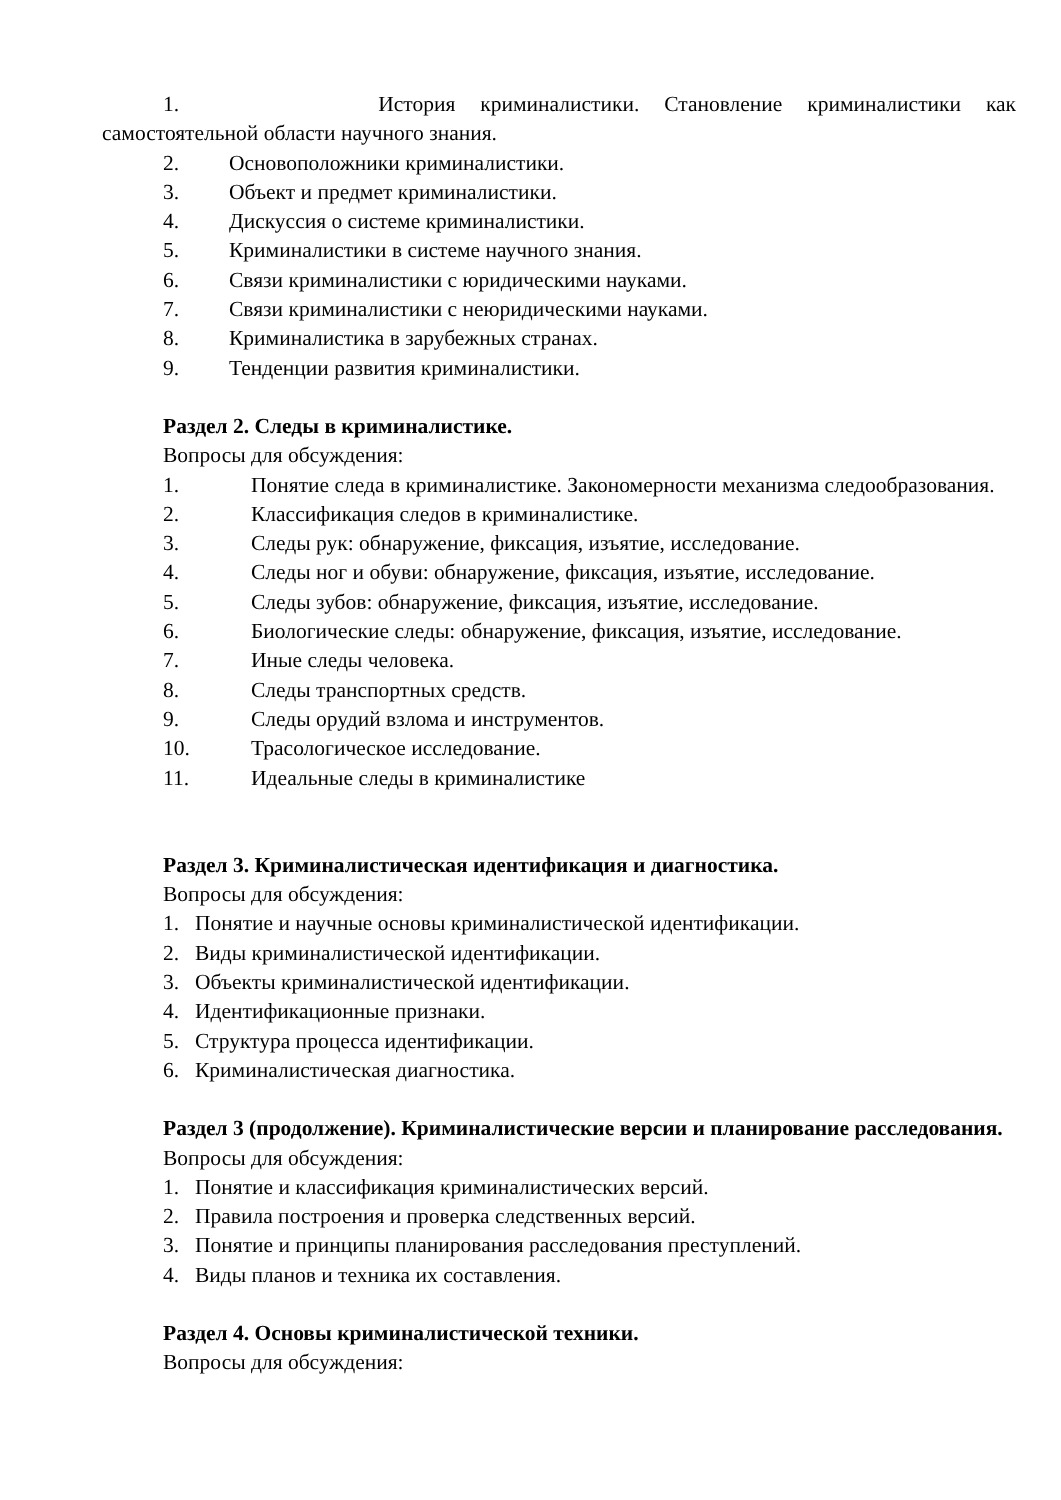1. История криминалистики. Становление криминалистики как
самостоятельной области научного знания.
2. Основоположники криминалистики.
3. Объект и предмет криминалистики.
4. Дискуссия о системе криминалистики.
5. Криминалистики в системе научного знания.
6. Связи криминалистики с юридическими науками.
7. Связи криминалистики с неюридическими науками.
8. Криминалистика в зарубежных странах.
9. Тенденции развития криминалистики.
Раздел 2. Следы в криминалистике.
Вопросы для обсуждения:
1. Понятие следа в криминалистике. Закономерности механизма следообразования.
2. Классификация следов в криминалистике.
3. Следы рук: обнаружение, фиксация, изъятие, исследование.
4. Следы ног и обуви: обнаружение, фиксация, изъятие, исследование.
5. Следы зубов: обнаружение, фиксация, изъятие, исследование.
6. Биологические следы: обнаружение, фиксация, изъятие, исследование.
7. Иные следы человека.
8. Следы транспортных средств.
9. Следы орудий взлома и инструментов.
10. Трасологическое исследование.
11. Идеальные следы в криминалистике
Раздел 3. Криминалистическая идентификация и диагностика.
Вопросы для обсуждения:
1. Понятие и научные основы криминалистической идентификации.
2. Виды криминалистической идентификации.
3. Объекты криминалистической идентификации.
4. Идентификационные признаки.
5. Структура процесса идентификации.
6. Криминалистическая диагностика.
Раздел 3 (продолжение). Криминалистические версии и планирование расследования.
Вопросы для обсуждения:
1. Понятие и классификация криминалистических версий.
2. Правила построения и проверка следственных версий.
3. Понятие и принципы планирования расследования преступлений.
4. Виды планов и техника их составления.
Раздел 4. Основы криминалистической техники.
Вопросы для обсуждения: